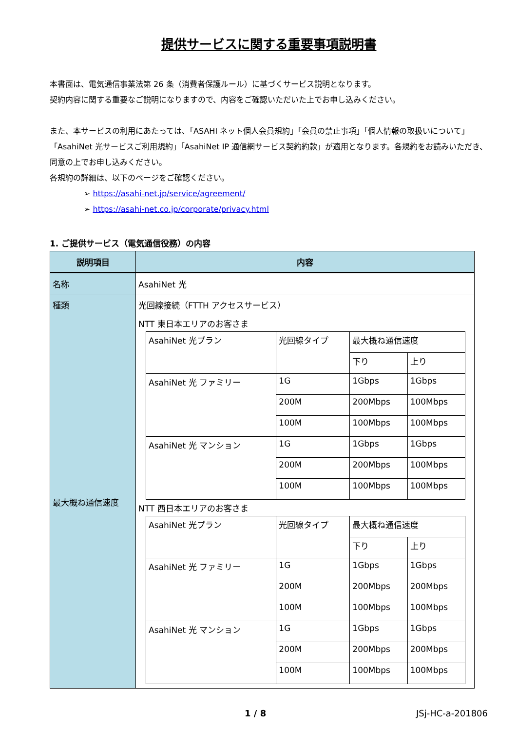提供サービスに関する重要事項説明書
本書面は、電気通信事業法第 26 条（消費者保護ルール）に基づくサービス説明となります。
契約内容に関する重要なご説明になりますので、内容をご確認いただいた上でお申し込みください。
また、本サービスの利用にあたっては、「ASAHI ネット個人会員規約」「会員の禁止事項」「個人情報の取扱いについて」「AsahiNet 光サービスご利用規約」「AsahiNet IP 通信網サービス契約約款」が適用となります。各規約をお読みいただき、同意の上でお申し込みください。
各規約の詳細は、以下のページをご確認ください。
➢ https://asahi-net.jp/service/agreement/
➢ https://asahi-net.co.jp/corporate/privacy.html
1. ご提供サービス（電気通信役務）の内容
| 説明項目 | 内容 |
| --- | --- |
| 名称 | AsahiNet 光 |
| 種類 | 光回線接続（FTTH アクセスサービス） |
| 最大概ね通信速度 | NTT 東日本エリアのお客さま / AsahiNet 光プラン / 光回線タイプ / 最大概ね通信速度 / / / / / 下り / 上り / / AsahiNet 光 ファミリー / 1G / 1Gbps / 1Gbps / / / 200M / 200Mbps / 100Mbps / / / 100M / 100Mbps / 100Mbps / / AsahiNet 光 マンション / 1G / 1Gbps / 1Gbps / / / 200M / 200Mbps / 100Mbps / / / 100M / 100Mbps / 100Mbps / NTT 西日本エリアのお客さま / AsahiNet 光プラン / 光回線タイプ / 最大概ね通信速度 / / / / / 下り / 上り / / AsahiNet 光 ファミリー / 1G / 1Gbps / 1Gbps / / / 200M / 200Mbps / 200Mbps / / / 100M / 100Mbps / 100Mbps / / AsahiNet 光 マンション / 1G / 1Gbps / 1Gbps / / / 200M / 200Mbps / 200Mbps / / / 100M / 100Mbps / 100Mbps / |
1 / 8 JSj-HC-a-201806